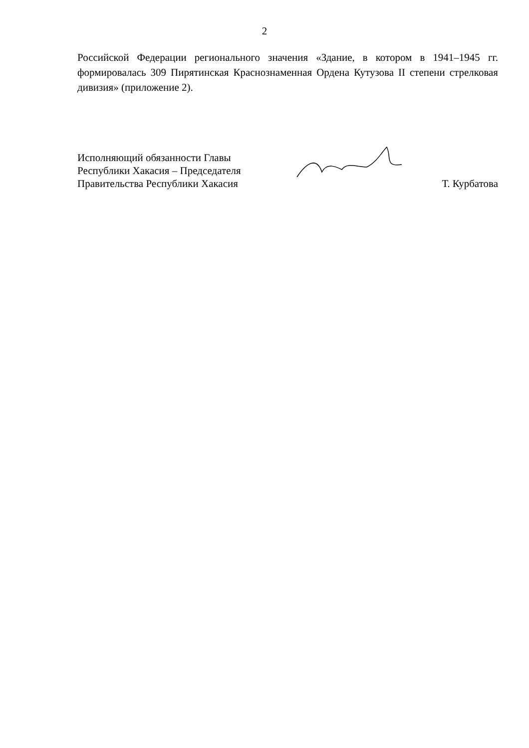2
Российской Федерации регионального значения «Здание, в котором в 1941–1945 гг. формировалась 309 Пирятинская Краснознаменная Ордена Кутузова II степени стрелковая дивизия» (приложение 2).
Исполняющий обязанности Главы
Республики Хакасия – Председателя
Правительства Республики Хакасия
Т. Курбатова